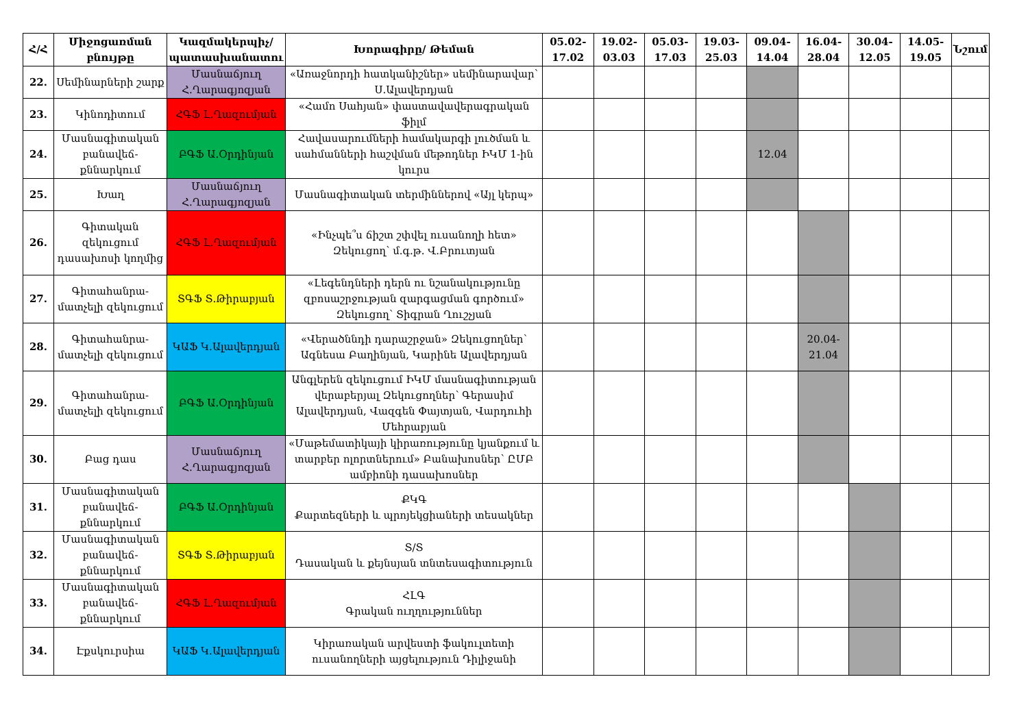| Հ/Հ | Միջոցառման բնույթը | Կազմակերպիչ/ պատասխանատու | Խորագիրը/ Թեման | 05.02-17.02 | 19.02-03.03 | 05.03-17.03 | 19.03-25.03 | 09.04-14.04 | 16.04-28.04 | 30.04-12.05 | 14.05-19.05 | Նշում |
| --- | --- | --- | --- | --- | --- | --- | --- | --- | --- | --- | --- | --- |
| 22. | Սեմինարների շարք | Մասնաճյուղ Հ.Ղարագյոզյան | «Առաջնորդի հատկանիշներ» սեմինարավար՝ Ս.Ալավերդյան | | | | | | | | | |
| 23. | Կինոդիտում | ՀԳՖ Լ.Ղազումյան | «Համո Սահյան» փաստավավերագրական ֆիլմ | | | | | | | | | |
| 24. | Մասնագիտական բանավեճ-քննարկում | ԲԳՖ Ա.Օրդինյան | Հավասարումների համակարգի լուծման և սահմանների հաշվման մեթոդներ ԻԿՄ 1-ին կուրս | | | | | 12.04 | | | | |
| 25. | Խաղ | Մասնաճյուղ Հ.Ղարագյոզյան | Մասնագիտական տերմիններով «Այլ կերպ» | | | | | | | | | |
| 26. | Գիտական զեկուցում դասախոսի կողմից | ՀԳՖ Լ.Ղազումյան | «Ինչպե՞ս ճիշտ շփվել ուսանողի հետ» Զեկուցող՝ մ.գ.թ. Վ.Բրուտյան | | | | | | | | | |
| 27. | Գիտահանրա-մատչելի զեկուցում | ՏԳՖ Տ.Թիրաբյան | «Լեգենդների դերն ու նշանակությունը զբոսաշրջության զարգացման գործում» Զեկուցող՝ Տիգրան Ղուշչյան | | | | | | | | | |
| 28. | Գիտահանրա-մատչելի զեկուցում | ԿԱՖ Կ.Ալավերդյան | «Վերածննդի դարաշրջան» Զեկուցողներ՝ Ագնեսա Բաղինյան, Կարինե Ալավերդյան | | | | | | 20.04-21.04 | | | |
| 29. | Գիտահանրա-մատչելի զեկուցում | ԲԳՖ Ա.Օրդինյան | Անգլերեն զեկուցում ԻԿՄ մասնագիտության վերաբերյալ Զեկուցողներ՝ Գերասիմ Ալավերդյան, Վազգեն Փայտյան, Վարդուհի Մեհրաբյան | | | | | | | | | |
| 30. | Բաց դաս | Մասնաճյուղ Հ.Ղարագյոզյան | «Մաթեմատիկայի կիրառությունը կյանքում և տարբեր ոլորտներում» Բանախոսներ՝ ԸՄԲ ամբիոնի դասախոսներ | | | | | | | | | |
| 31. | Մասնագիտական բանավեճ-քննարկում | ԲԳՖ Ա.Օրդինյան | ՔԿԳ Քարտեզների և պրոյեկցիաների տեսակներ | | | | | | | | | |
| 32. | Մասնագիտական բանավեճ-քննարկում | ՏԳՖ Տ.Թիրաբյան | Տ/Տ Դասական և քեյնսյան տնտեսագիտություն | | | | | | | | | |
| 33. | Մասնագիտական բանավեճ-քննարկում | ՀԳՖ Լ.Ղազումյան | ՀԼԳ Գրական ուղղություններ | | | | | | | | | |
| 34. | Էքսկուրսիա | ԿԱՖ Կ.Ալավերդյան | Կիրառական արվեստի ֆակուլտետի ուսանողների այցելություն Դիլիջանի | | | | | | | | | |